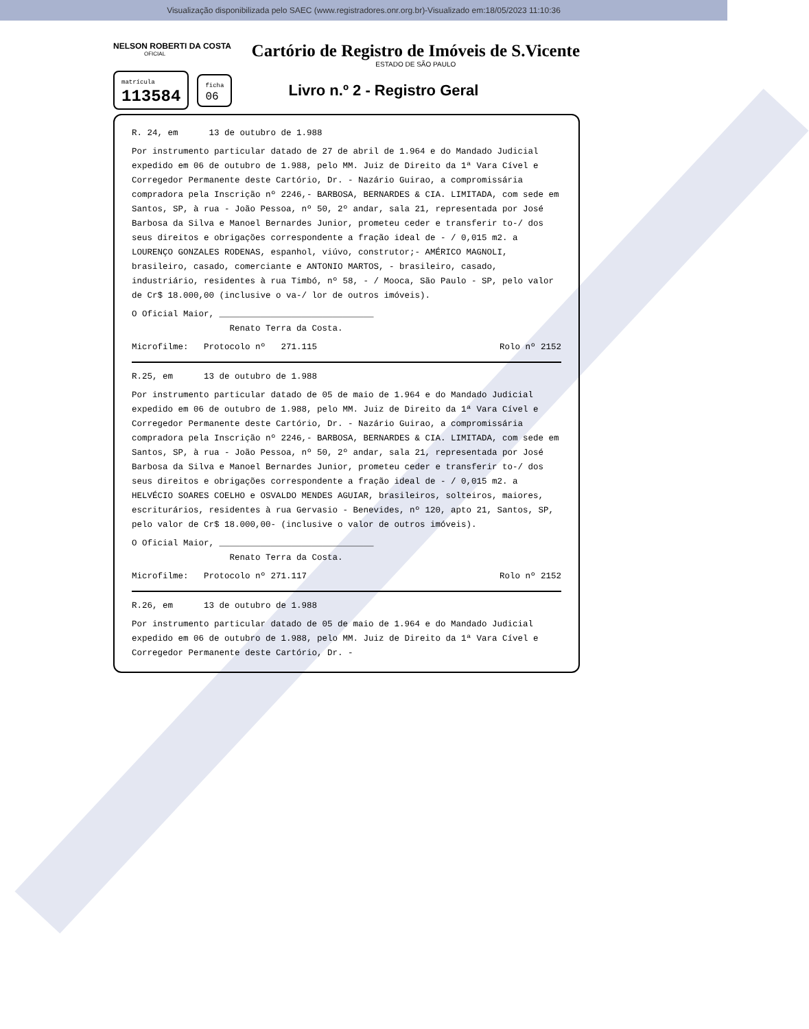Visualização disponibilizada pelo SAEC (www.registradores.onr.org.br)-Visualizado em:18/05/2023 11:10:36
NELSON ROBERTI DA COSTA
OFICIAL
Cartório de Registro de Imóveis de S.Vicente
ESTADO DE SÃO PAULO
matrícula
113584
ficha
06
Livro n.º 2 - Registro Geral
R. 24, em 13 de outubro de 1.988
Por instrumento particular datado de 27 de abril de 1.964 e do Mandado Judicial expedido em 06 de outubro de 1.988, pelo MM. Juiz de Direito da 1ª Vara Cível e Corregedor Permanente deste Cartório, Dr. - Nazário Guirao, a compromissária compradora pela Inscrição nº 2246,- BARBOSA, BERNARDES & CIA. LIMITADA, com sede em Santos, SP, à rua - João Pessoa, nº 50, 2º andar, sala 21, representada por José Barbosa da Silva e Manoel Bernardes Junior, prometeu ceder e transferir to-/ dos seus direitos e obrigações correspondente a fração ideal de - / 0,015 m2. a LOURENÇO GONZALES RODENAS, espanhol, viúvo, construtor;- AMÉRICO MAGNOLI, brasileiro, casado, comerciante e ANTONIO MARTOS, - brasileiro, casado, industriário, residentes à rua Timbó, nº 58, - / Mooca, São Paulo - SP, pelo valor de Cr$ 18.000,00 (inclusive o va-/ lor de outros imóveis).
O Oficial Maior, ______________________________
Renato Terra da Costa.
Microfilme: Protocolo nº 271.115 Rolo nº 2152
R.25, em 13 de outubro de 1.988
Por instrumento particular datado de 05 de maio de 1.964 e do Mandado Judicial expedido em 06 de outubro de 1.988, pelo MM. Juiz de Direito da 1ª Vara Cível e Corregedor Permanente deste Cartório, Dr. - Nazário Guirao, a compromissária compradora pela Inscrição nº 2246,- BARBOSA, BERNARDES & CIA. LIMITADA, com sede em Santos, SP, à rua - João Pessoa, nº 50, 2º andar, sala 21, representada por José Barbosa da Silva e Manoel Bernardes Junior, prometeu ceder e transferir to-/ dos seus direitos e obrigações correspondente a fração ideal de - / 0,015 m2. a HELVÉCIO SOARES COELHO e OSVALDO MENDES AGUIAR, brasileiros, solteiros, maiores, escriturários, residentes à rua Gervasio - Benevides, nº 120, apto 21, Santos, SP, pelo valor de Cr$ 18.000,00- (inclusive o valor de outros imóveis).
O Oficial Maior, ______________________________
Renato Terra da Costa.
Microfilme: Protocolo nº 271.117 Rolo nº 2152
R.26, em 13 de outubro de 1.988
Por instrumento particular datado de 05 de maio de 1.964 e do Mandado Judicial expedido em 06 de outubro de 1.988, pelo MM. Juiz de Direito da 1ª Vara Cível e Corregedor Permanente deste Cartório, Dr. -